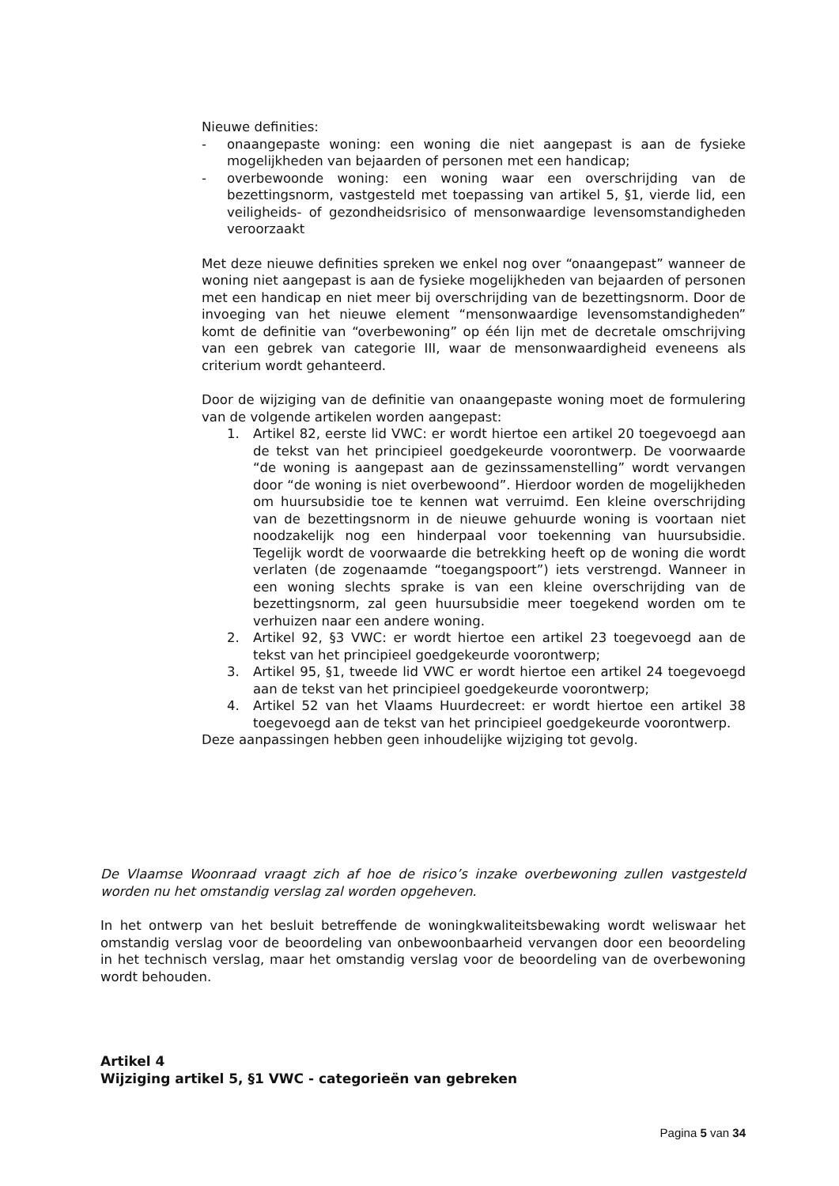Nieuwe definities:
- onaangepaste woning: een woning die niet aangepast is aan de fysieke mogelijkheden van bejaarden of personen met een handicap;
- overbewoonde woning: een woning waar een overschrijding van de bezettingsnorm, vastgesteld met toepassing van artikel 5, §1, vierde lid, een veiligheids- of gezondheidsrisico of mensonwaardige levensomstandigheden veroorzaakt
Met deze nieuwe definities spreken we enkel nog over “onaangepast” wanneer de woning niet aangepast is aan de fysieke mogelijkheden van bejaarden of personen met een handicap en niet meer bij overschrijding van de bezettingsnorm. Door de invoeging van het nieuwe element “mensonwaardige levensomstandigheden” komt de definitie van “overbewoning” op één lijn met de decretale omschrijving van een gebrek van categorie III, waar de mensonwaardigheid eveneens als criterium wordt gehanteerd.
Door de wijziging van de definitie van onaangepaste woning moet de formulering van de volgende artikelen worden aangepast:
1. Artikel 82, eerste lid VWC: er wordt hiertoe een artikel 20 toegevoegd aan de tekst van het principieel goedgekeurde voorontwerp. De voorwaarde “de woning is aangepast aan de gezinssamenstelling” wordt vervangen door “de woning is niet overbewoond”. Hierdoor worden de mogelijkheden om huursubsidie toe te kennen wat verruimd. Een kleine overschrijding van de bezettingsnorm in de nieuwe gehuurde woning is voortaan niet noodzakelijk nog een hinderpaal voor toekenning van huursubsidie. Tegelijk wordt de voorwaarde die betrekking heeft op de woning die wordt verlaten (de zogenaamde “toegangspoort”) iets verstrengd. Wanneer in een woning slechts sprake is van een kleine overschrijding van de bezettingsnorm, zal geen huursubsidie meer toegekend worden om te verhuizen naar een andere woning.
2. Artikel 92, §3 VWC: er wordt hiertoe een artikel 23 toegevoegd aan de tekst van het principieel goedgekeurde voorontwerp;
3. Artikel 95, §1, tweede lid VWC er wordt hiertoe een artikel 24 toegevoegd aan de tekst van het principieel goedgekeurde voorontwerp;
4. Artikel 52 van het Vlaams Huurdecreet: er wordt hiertoe een artikel 38 toegevoegd aan de tekst van het principieel goedgekeurde voorontwerp.
Deze aanpassingen hebben geen inhoudelijke wijziging tot gevolg.
De Vlaamse Woonraad vraagt zich af hoe de risico’s inzake overbewoning zullen vastgesteld worden nu het omstandig verslag zal worden opgeheven.
In het ontwerp van het besluit betreffende de woningkwaliteitsbewaking wordt weliswaar het omstandig verslag voor de beoordeling van onbewoonbaarheid vervangen door een beoordeling in het technisch verslag, maar het omstandig verslag voor de beoordeling van de overbewoning wordt behouden.
Artikel 4
Wijziging artikel 5, §1 VWC - categorieën van gebreken
Pagina 5 van 34